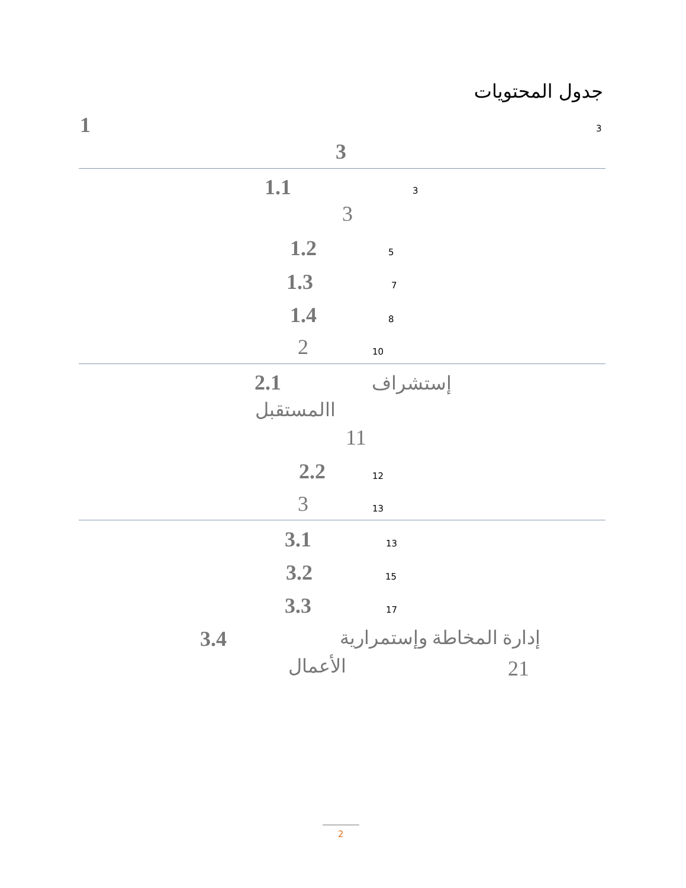جدول المحتويات
1 3
3
1.1 3
3
1.2 5
1.3 7
1.4 8
2 10
2.1 إستشراف
االمستقبل
11
2.2 12
3 13
3.1 13
3.2 15
3.3 17
3.4 إدارة المخاطة وإستمرارية
الأعمال 21
2